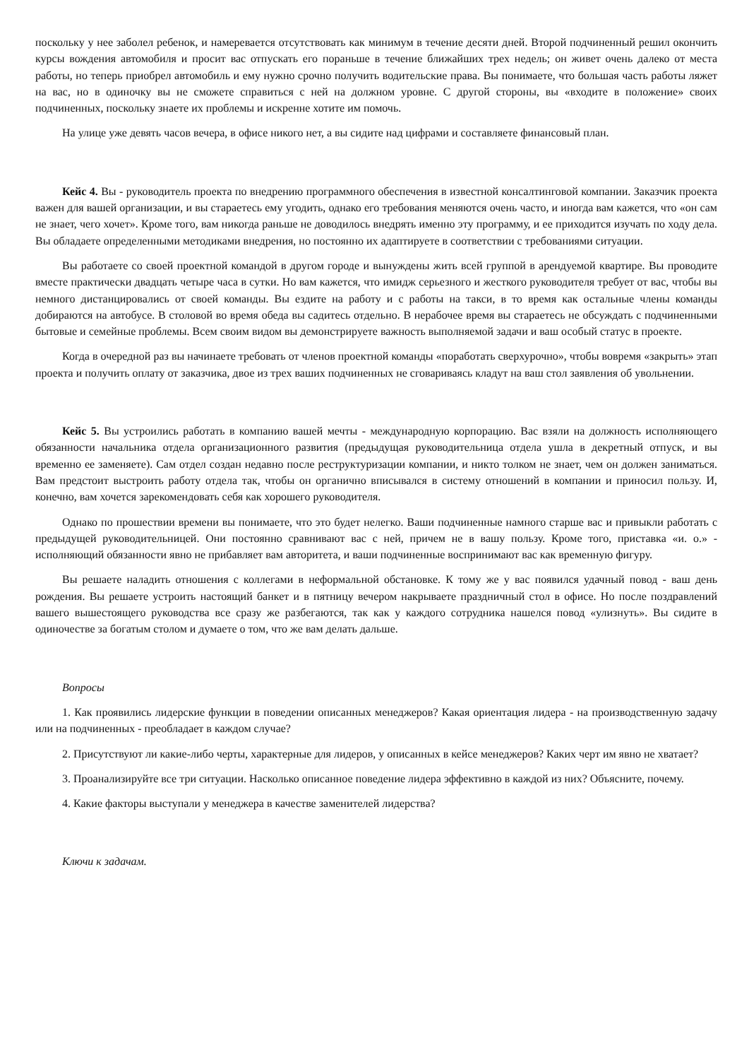поскольку у нее заболел ребенок, и намеревается отсутствовать как минимум в течение десяти дней. Второй подчиненный решил окончить курсы вождения автомобиля и просит вас отпускать его пораньше в течение ближайших трех недель; он живет очень далеко от места работы, но теперь приобрел автомобиль и ему нужно срочно получить водительские права. Вы понимаете, что большая часть работы ляжет на вас, но в одиночку вы не сможете справиться с ней на должном уровне. С другой стороны, вы «входите в положение» своих подчиненных, поскольку знаете их проблемы и искренне хотите им помочь.
На улице уже девять часов вечера, в офисе никого нет, а вы сидите над цифрами и составляете финансовый план.
Кейс 4. Вы - руководитель проекта по внедрению программного обеспечения в известной консалтинговой компании. Заказчик проекта важен для вашей организации, и вы стараетесь ему угодить, однако его требования меняются очень часто, и иногда вам кажется, что «он сам не знает, чего хочет». Кроме того, вам никогда раньше не доводилось внедрять именно эту программу, и ее приходится изучать по ходу дела. Вы обладаете определенными методиками внедрения, но постоянно их адаптируете в соответствии с требованиями ситуации.
Вы работаете со своей проектной командой в другом городе и вынуждены жить всей группой в арендуемой квартире. Вы проводите вместе практически двадцать четыре часа в сутки. Но вам кажется, что имидж серьезного и жесткого руководителя требует от вас, чтобы вы немного дистанцировались от своей команды. Вы ездите на работу и с работы на такси, в то время как остальные члены команды добираются на автобусе. В столовой во время обеда вы садитесь отдельно. В нерабочее время вы стараетесь не обсуждать с подчиненными бытовые и семейные проблемы. Всем своим видом вы демонстрируете важность выполняемой задачи и ваш особый статус в проекте.
Когда в очередной раз вы начинаете требовать от членов проектной команды «поработать сверхурочно», чтобы вовремя «закрыть» этап проекта и получить оплату от заказчика, двое из трех ваших подчиненных не сговариваясь кладут на ваш стол заявления об увольнении.
Кейс 5. Вы устроились работать в компанию вашей мечты - международную корпорацию. Вас взяли на должность исполняющего обязанности начальника отдела организационного развития (предыдущая руководительница отдела ушла в декретный отпуск, и вы временно ее заменяете). Сам отдел создан недавно после реструктуризации компании, и никто толком не знает, чем он должен заниматься. Вам предстоит выстроить работу отдела так, чтобы он органично вписывался в систему отношений в компании и приносил пользу. И, конечно, вам хочется зарекомендовать себя как хорошего руководителя.
Однако по прошествии времени вы понимаете, что это будет нелегко. Ваши подчиненные намного старше вас и привыкли работать с предыдущей руководительницей. Они постоянно сравнивают вас с ней, причем не в вашу пользу. Кроме того, приставка «и. о.» - исполняющий обязанности явно не прибавляет вам авторитета, и ваши подчиненные воспринимают вас как временную фигуру.
Вы решаете наладить отношения с коллегами в неформальной обстановке. К тому же у вас появился удачный повод - ваш день рождения. Вы решаете устроить настоящий банкет и в пятницу вечером накрываете праздничный стол в офисе. Но после поздравлений вашего вышестоящего руководства все сразу же разбегаются, так как у каждого сотрудника нашелся повод «улизнуть». Вы сидите в одиночестве за богатым столом и думаете о том, что же вам делать дальше.
Вопросы
1. Как проявились лидерские функции в поведении описанных менеджеров? Какая ориентация лидера - на производственную задачу или на подчиненных - преобладает в каждом случае?
2. Присутствуют ли какие-либо черты, характерные для лидеров, у описанных в кейсе менеджеров? Каких черт им явно не хватает?
3. Проанализируйте все три ситуации. Насколько описанное поведение лидера эффективно в каждой из них? Объясните, почему.
4. Какие факторы выступали у менеджера в качестве заменителей лидерства?
Ключи к задачам.